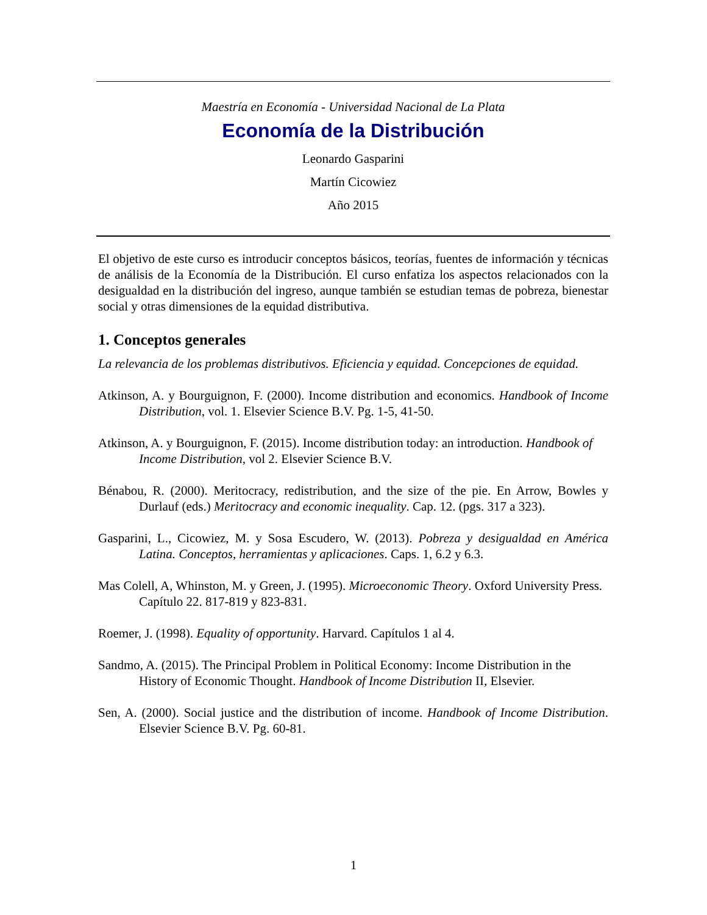Maestría en Economía - Universidad Nacional de La Plata
Economía de la Distribución
Leonardo Gasparini
Martín Cicowiez
Año 2015
El objetivo de este curso es introducir conceptos básicos, teorías, fuentes de información y técnicas de análisis de la Economía de la Distribución. El curso enfatiza los aspectos relacionados con la desigualdad en la distribución del ingreso, aunque también se estudian temas de pobreza, bienestar social y otras dimensiones de la equidad distributiva.
1. Conceptos generales
La relevancia de los problemas distributivos. Eficiencia y equidad. Concepciones de equidad.
Atkinson, A. y Bourguignon, F. (2000). Income distribution and economics. Handbook of Income Distribution, vol. 1. Elsevier Science B.V. Pg. 1-5, 41-50.
Atkinson, A. y Bourguignon, F. (2015). Income distribution today: an introduction. Handbook of Income Distribution, vol 2. Elsevier Science B.V.
Bénabou, R. (2000). Meritocracy, redistribution, and the size of the pie. En Arrow, Bowles y Durlauf (eds.) Meritocracy and economic inequality. Cap. 12. (pgs. 317 a 323).
Gasparini, L., Cicowiez, M. y Sosa Escudero, W. (2013). Pobreza y desigualdad en América Latina. Conceptos, herramientas y aplicaciones. Caps. 1, 6.2 y 6.3.
Mas Colell, A, Whinston, M. y Green, J. (1995). Microeconomic Theory. Oxford University Press. Capítulo 22. 817-819 y 823-831.
Roemer, J. (1998). Equality of opportunity. Harvard. Capítulos 1 al 4.
Sandmo, A. (2015). The Principal Problem in Political Economy: Income Distribution in the History of Economic Thought. Handbook of Income Distribution II, Elsevier.
Sen, A. (2000). Social justice and the distribution of income. Handbook of Income Distribution. Elsevier Science B.V. Pg. 60-81.
1